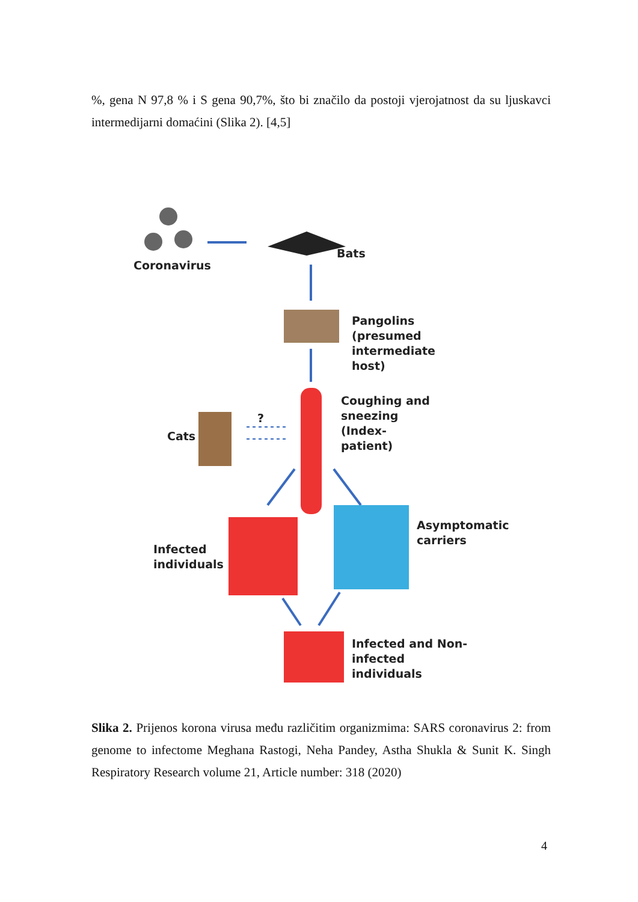%, gena N 97,8 % i S gena 90,7%, što bi značilo da postoji vjerojatnost da su ljuskavci intermedijarni domaćini (Slika 2). [4,5]
Coronavirus
Bats
Pangolins (presumed intermediate host)
Coughing and sneezing (Index- patient)
Cats
?
Infected individuals
Asymptomatic carriers
Infected and Non- infected individuals
Slika 2. Prijenos korona virusa među različitim organizmima: SARS coronavirus 2: from genome to infectome Meghana Rastogi, Neha Pandey, Astha Shukla & Sunit K. Singh Respiratory Research volume 21, Article number: 318 (2020)
4